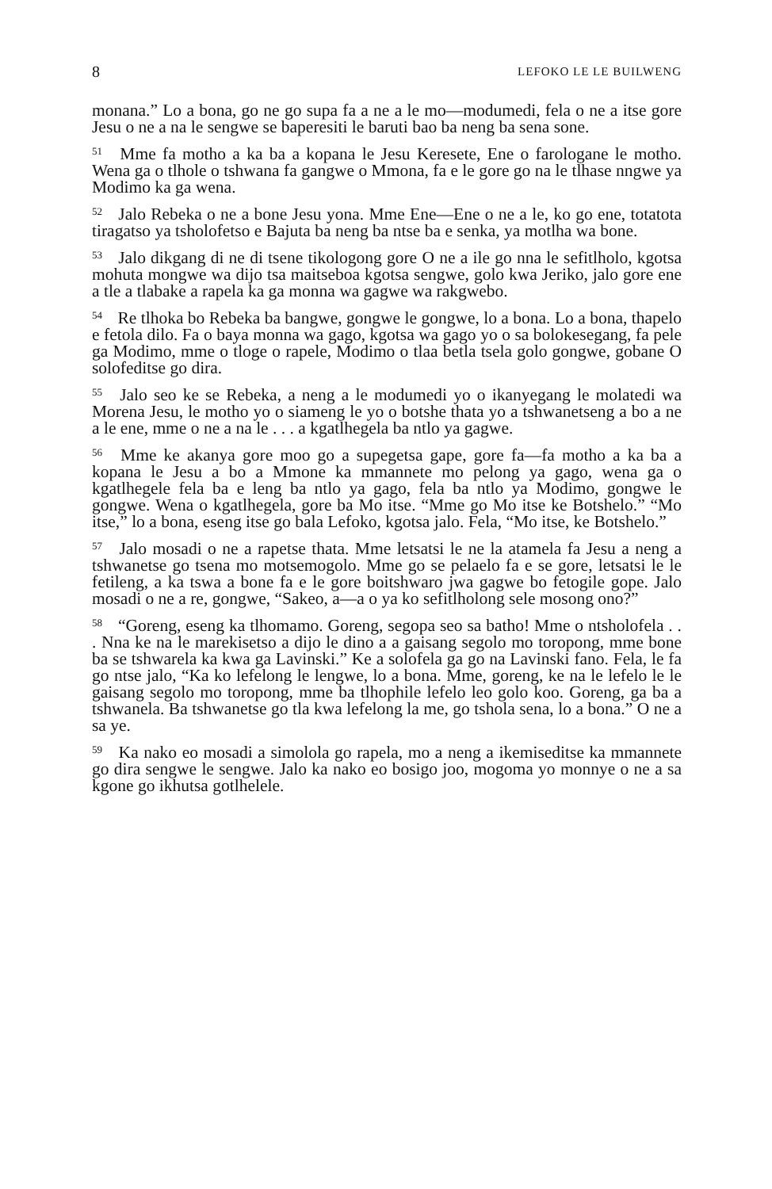8 LEFOKO LE LE BUILWENG
monana.” Lo a bona, go ne go supa fa a ne a le mo—modumedi, fela o ne a itse gore Jesu o ne a na le sengwe se baperesiti le baruti bao ba neng ba sena sone.
<sup>51</sup> Mme fa motho a ka ba a kopana le Jesu Keresete, Ene o farologane le motho. Wena ga o tlhole o tshwana fa gangwe o Mmona, fa e le gore go na le tlhase nngwe ya Modimo ka ga wena.
<sup>52</sup> Jalo Rebeka o ne a bone Jesu yona. Mme Ene—Ene o ne a le, ko go ene, totatota tiragatso ya tsholofetso e Bajuta ba neng ba ntse ba e senka, ya motlha wa bone.
<sup>53</sup> Jalo dikgang di ne di tsene tikologong gore O ne a ile go nna le sefitlholo, kgotsa mohuta mongwe wa dijo tsa maitseboa kgotsa sengwe, golo kwa Jeriko, jalo gore ene a tle a tlabake a rapela ka ga monna wa gagwe wa rakgwebo.
<sup>54</sup> Re tlhoka bo Rebeka ba bangwe, gongwe le gongwe, lo a bona. Lo a bona, thapelo e fetola dilo. Fa o baya monna wa gago, kgotsa wa gago yo o sa bolokesegang, fa pele ga Modimo, mme o tloge o rapele, Modimo o tlaa betla tsela golo gongwe, gobane O solofeditse go dira.
<sup>55</sup> Jalo seo ke se Rebeka, a neng a le modumedi yo o ikanyegang le molatedi wa Morena Jesu, le motho yo o siameng le yo o botshe thata yo a tshwanetseng a bo a ne a le ene, mme o ne a na le . . . a kgatlhegela ba ntlo ya gagwe.
<sup>56</sup> Mme ke akanya gore moo go a supegetsa gape, gore fa—fa motho a ka ba a kopana le Jesu a bo a Mmone ka mmannete mo pelong ya gago, wena ga o kgatlhegele fela ba e leng ba ntlo ya gago, fela ba ntlo ya Modimo, gongwe le gongwe. Wena o kgatlhegela, gore ba Mo itse. “Mme go Mo itse ke Botshelo.” “Mo itse,” lo a bona, eseng itse go bala Lefoko, kgotsa jalo. Fela, “Mo itse, ke Botshelo.”
<sup>57</sup> Jalo mosadi o ne a rapetse thata. Mme letsatsi le ne la atamela fa Jesu a neng a tshwanetse go tsena mo motsemogolo. Mme go se pelaelo fa e se gore, letsatsi le le fetileng, a ka tswa a bone fa e le gore boitshwaro jwa gagwe bo fetogile gope. Jalo mosadi o ne a re, gongwe, “Sakeo, a—a o ya ko sefitlholong sele mosong ono?”
<sup>58</sup> “Goreng, eseng ka tlhomamo. Goreng, segopa seo sa batho! Mme o ntsholofela . . . Nna ke na le marekisetso a dijo le dino a a gaisang segolo mo toropong, mme bone ba se tshwarela ka kwa ga Lavinski.” Ke a solofela ga go na Lavinski fano. Fela, le fa go ntse jalo, “Ka ko lefelong le lengwe, lo a bona. Mme, goreng, ke na le lefelo le le gaisang segolo mo toropong, mme ba tlhophile lefelo leo golo koo. Goreng, ga ba a tshwanela. Ba tshwanetse go tla kwa lefelong la me, go tshola sena, lo a bona.” O ne a sa ye.
<sup>59</sup> Ka nako eo mosadi a simolola go rapela, mo a neng a ikemiseditse ka mmannete go dira sengwe le sengwe. Jalo ka nako eo bosigo joo, mogoma yo monnye o ne a sa kgone go ikhutsa gotlhelele.